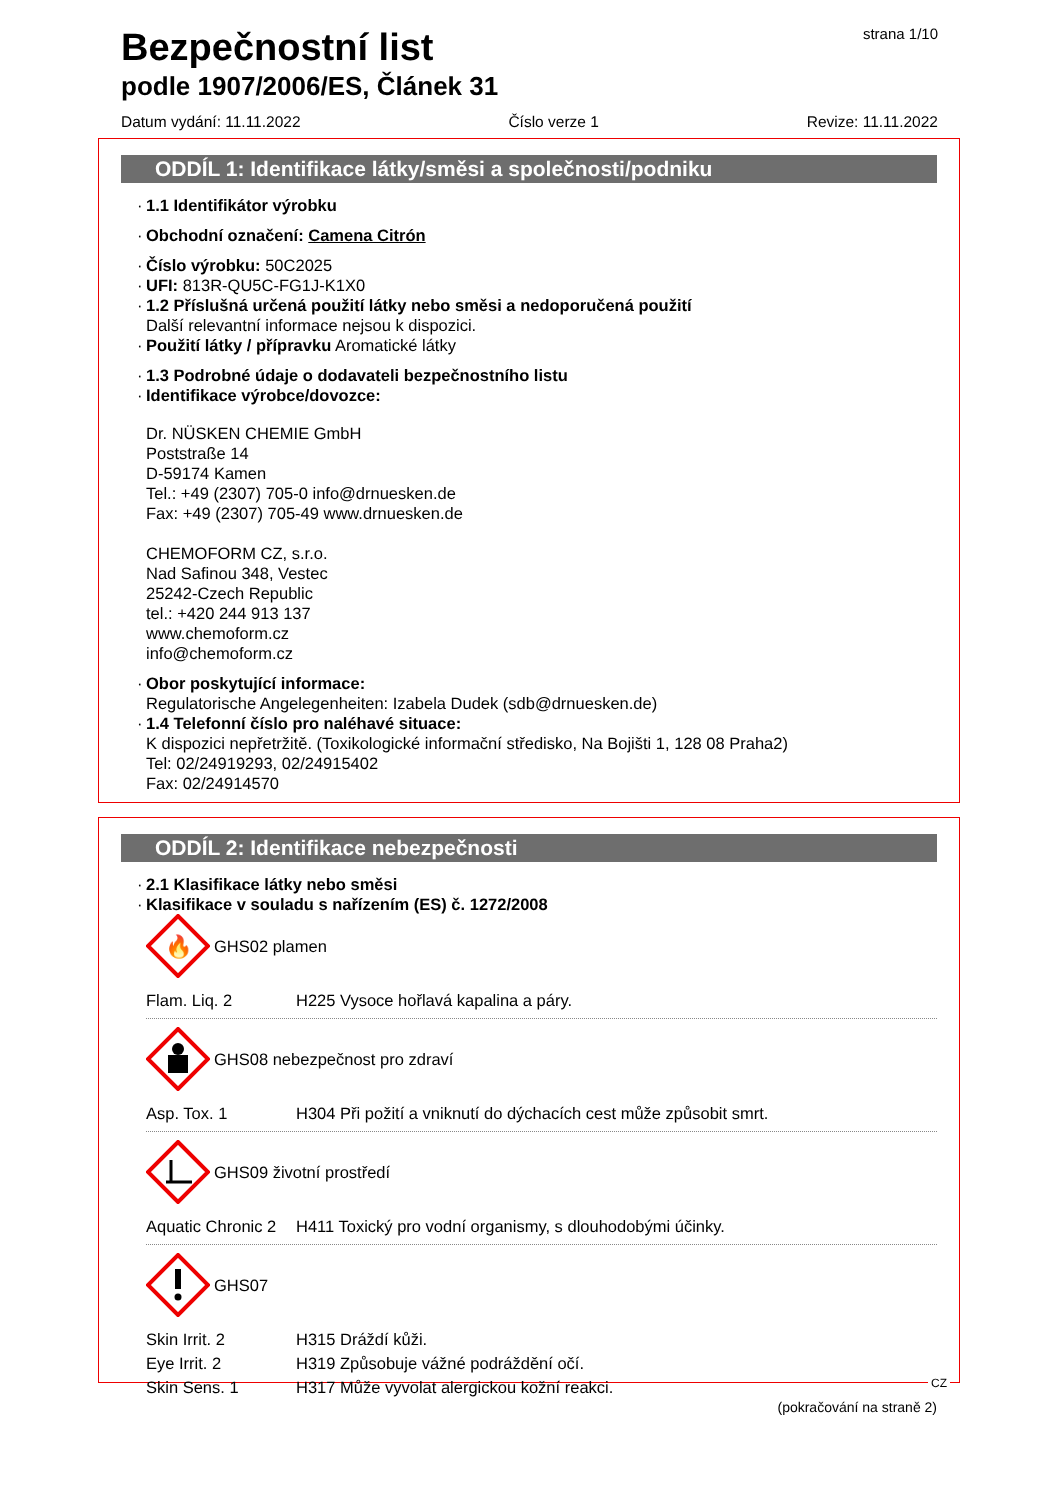strana 1/10
Bezpečnostní list
podle 1907/2006/ES, Článek 31
Datum vydání: 11.11.2022 Číslo verze 1 Revize: 11.11.2022
ODDÍL 1: Identifikace látky/směsi a společnosti/podniku
1.1 Identifikátor výrobku
Obchodní označení: Camena Citrón
Číslo výrobku: 50C2025
UFI: 813R-QU5C-FG1J-K1X0
1.2 Příslušná určená použití látky nebo směsi a nedoporučená použití
Další relevantní informace nejsou k dispozici.
Použití látky / přípravku Aromatické látky
1.3 Podrobné údaje o dodavateli bezpečnostního listu
Identifikace výrobce/dovozce:
Dr. NÜSKEN CHEMIE GmbH
Poststraße 14
D-59174 Kamen
Tel.: +49 (2307) 705-0 info@drnuesken.de
Fax: +49 (2307) 705-49 www.drnuesken.de
CHEMOFORM CZ, s.r.o.
Nad Safinou 348, Vestec
25242-Czech Republic
tel.: +420 244 913 137
www.chemoform.cz
info@chemoform.cz
Obor poskytující informace:
Regulatorische Angelegenheiten: Izabela Dudek (sdb@drnuesken.de)
1.4 Telefonní číslo pro naléhavé situace:
K dispozici nepřetržitě. (Toxikologické informační středisko, Na Bojišti 1, 128 08 Praha2)
Tel: 02/24919293, 02/24915402
Fax: 02/24914570
ODDÍL 2: Identifikace nebezpečnosti
2.1 Klasifikace látky nebo směsi
Klasifikace v souladu s nařízením (ES) č. 1272/2008
🔥
GHS02 plamen
Flam. Liq. 2 H225 Vysoce hořlavá kapalina a páry.
GHS08 nebezpečnost pro zdraví
Asp. Tox. 1 H304 Při požití a vniknutí do dýchacích cest může způsobit smrt.
GHS09 životní prostředí
Aquatic Chronic 2 H411 Toxický pro vodní organismy, s dlouhodobými účinky.
GHS07
Skin Irrit. 2 H315 Dráždí kůži.
Eye Irrit. 2 H319 Způsobuje vážné podráždění očí.
Skin Sens. 1 H317 Může vyvolat alergickou kožní reakci.
(pokračování na straně 2)
CZ